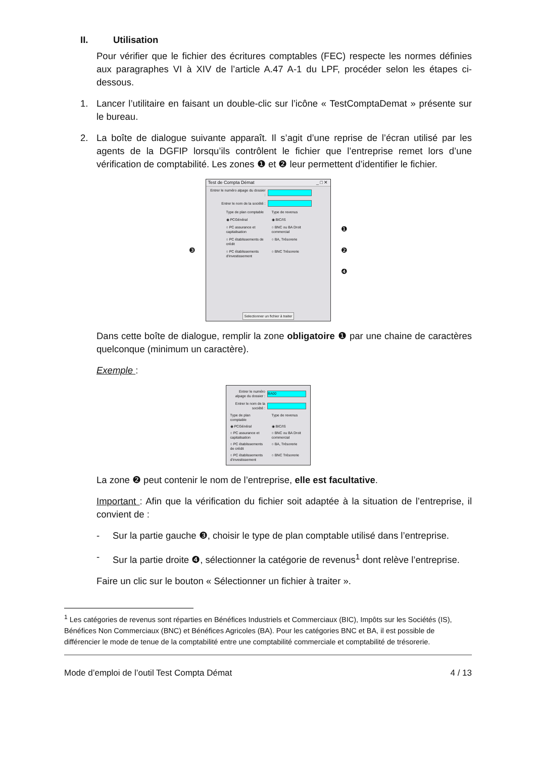II. Utilisation
Pour vérifier que le fichier des écritures comptables (FEC) respecte les normes définies aux paragraphes VI à XIV de l’article A.47 A-1 du LPF, procéder selon les étapes ci-dessous.
1. Lancer l’utilitaire en faisant un double-clic sur l’icône « TestComptaDemat » présente sur le bureau.
2. La boîte de dialogue suivante apparaît. Il s’agit d’une reprise de l’écran utilisé par les agents de la DGFIP lorsqu’ils contrôlent le fichier que l’entreprise remet lors d’une vérification de comptabilité. Les zones ❶ et ❷ leur permettent d’identifier le fichier.
❸
Test de Compta Démat _ □ ✕
Entrer le numéro alpage du dossier :
Entrer le nom de la société :
Type de plan comptable
Type de revenus
◉ PCGénéral ◉ BIC/IS
○ PC assurance et capitalisation
○ BNC ou BA Droit commercial
○ PC établissements de crédit
○ BA, Trésorerie
○ PC établissements d'investissement
○ BNC Trésorerie
Selectionner un fichier à traiter
❶
❷
❹
Dans cette boîte de dialogue, remplir la zone obligatoire ❶ par une chaine de caractères quelconque (minimum un caractère).
Exemple :
Entrer le numéro alpage du dossier : BA00
Entrer le nom de la société :
Type de plan comptable
Type de revenus
◉ PCGénéral ◉ BIC/IS
○ PC assurance et capitalisation
○ BNC ou BA Droit commercial
○ PC établissements de crédit
○ BA, Trésorerie
○ PC établissements d'investissement
○ BNC Trésorerie
La zone ❷ peut contenir le nom de l’entreprise, elle est facultative.
Important : Afin que la vérification du fichier soit adaptée à la situation de l’entreprise, il convient de :
- Sur la partie gauche ❸, choisir le type de plan comptable utilisé dans l’entreprise.
- Sur la partie droite ❹, sélectionner la catégorie de revenus<sup>1</sup> dont relève l’entreprise.
Faire un clic sur le bouton « Sélectionner un fichier à traiter ».
<sup>1</sup> Les catégories de revenus sont réparties en Bénéfices Industriels et Commerciaux (BIC), Impôts sur les Sociétés (IS), Bénéfices Non Commerciaux (BNC) et Bénéfices Agricoles (BA). Pour les catégories BNC et BA, il est possible de différencier le mode de tenue de la comptabilité entre une comptabilité commerciale et comptabilité de trésorerie.
Mode d’emploi de l’outil Test Compta Démat 4 / 13